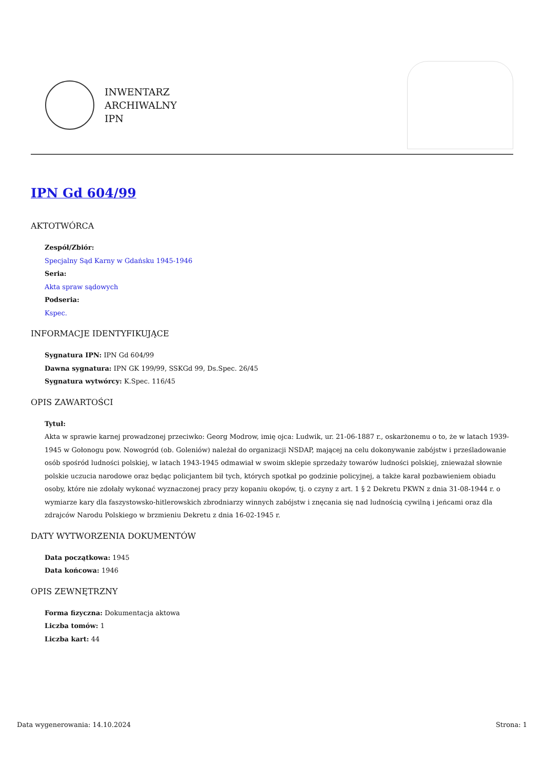INWENTARZ
ARCHIWALNY
IPN
IPN Gd 604/99
AKTOTWÓRCA
Zespół/Zbiór:
Specjalny Sąd Karny w Gdańsku 1945-1946
Seria:
Akta spraw sądowych
Podseria:
Kspec.
INFORMACJE IDENTYFIKUJĄCE
Sygnatura IPN: IPN Gd 604/99
Dawna sygnatura: IPN GK 199/99, SSKGd 99, Ds.Spec. 26/45
Sygnatura wytwórcy: K.Spec. 116/45
OPIS ZAWARTOŚCI
Tytuł:
Akta w sprawie karnej prowadzonej przeciwko: Georg Modrow, imię ojca: Ludwik, ur. 21-06-1887 r., oskarżonemu o to, że w latach 1939-1945 w Gołonogu pow. Nowogród (ob. Goleniów) należał do organizacji NSDAP, mającej na celu dokonywanie zabójstw i prześladowanie osób spośród ludności polskiej, w latach 1943-1945 odmawiał w swoim sklepie sprzedaży towarów ludności polskiej, znieważał słownie polskie uczucia narodowe oraz będąc policjantem bił tych, których spotkał po godzinie policyjnej, a także karał pozbawieniem obiadu osoby, które nie zdołały wykonać wyznaczonej pracy przy kopaniu okopów, tj. o czyny z art. 1 § 2 Dekretu PKWN z dnia 31-08-1944 r. o wymiarze kary dla faszystowsko-hitlerowskich zbrodniarzy winnych zabójstw i znęcania się nad ludnością cywilną i jeńcami oraz dla zdrajców Narodu Polskiego w brzmieniu Dekretu z dnia 16-02-1945 r.
DATY WYTWORZENIA DOKUMENTÓW
Data początkowa: 1945
Data końcowa: 1946
OPIS ZEWNĘTRZNY
Forma fizyczna: Dokumentacja aktowa
Liczba tomów: 1
Liczba kart: 44
Data wygenerowania: 14.10.2024 Strona: 1